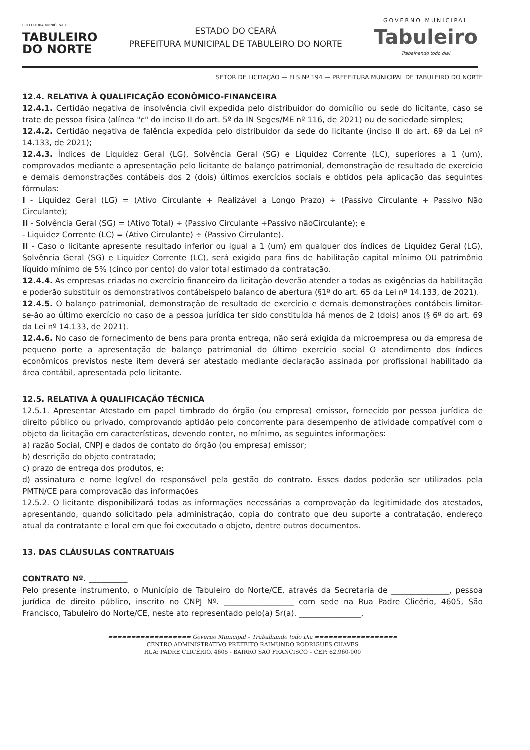PREFEITURA MUNICIPAL DE
TABULEIRO
DO NORTE
ESTADO DO CEARÁ
PREFEITURA MUNICIPAL DE TABULEIRO DO NORTE
GOVERNO MUNICIPAL
Tabuleiro
Trabalhando todo dia!
SETOR DE LICITAÇÃO — FLS Nº 194 — PREFEITURA MUNICIPAL DE TABULEIRO DO NORTE
12.4. RELATIVA À QUALIFICAÇÃO ECONÔMICO-FINANCEIRA
12.4.1. Certidão negativa de insolvência civil expedida pelo distribuidor do domicílio ou sede do licitante, caso se trate de pessoa física (alínea "c" do inciso II do art. 5º da IN Seges/ME nº 116, de 2021) ou de sociedade simples;
12.4.2. Certidão negativa de falência expedida pelo distribuidor da sede do licitante (inciso II do art. 69 da Lei nº 14.133, de 2021);
12.4.3. Índices de Liquidez Geral (LG), Solvência Geral (SG) e Liquidez Corrente (LC), superiores a 1 (um), comprovados mediante a apresentação pelo licitante de balanço patrimonial, demonstração de resultado de exercício e demais demonstrações contábeis dos 2 (dois) últimos exercícios sociais e obtidos pela aplicação das seguintes fórmulas:
I - Liquidez Geral (LG) = (Ativo Circulante + Realizável a Longo Prazo) ÷ (Passivo Circulante + Passivo Não Circulante);
II - Solvência Geral (SG) = (Ativo Total) ÷ (Passivo Circulante +Passivo nãoCirculante); e
- Liquidez Corrente (LC) = (Ativo Circulante) ÷ (Passivo Circulante).
II - Caso o licitante apresente resultado inferior ou igual a 1 (um) em qualquer dos índices de Liquidez Geral (LG), Solvência Geral (SG) e Liquidez Corrente (LC), será exigido para fins de habilitação capital mínimo OU patrimônio líquido mínimo de 5% (cinco por cento) do valor total estimado da contratação.
12.4.4. As empresas criadas no exercício financeiro da licitação deverão atender a todas as exigências da habilitação e poderão substituir os demonstrativos contábeispelo balanço de abertura (§1º do art. 65 da Lei nº 14.133, de 2021).
12.4.5. O balanço patrimonial, demonstração de resultado de exercício e demais demonstrações contábeis limitar-se-ão ao último exercício no caso de a pessoa jurídica ter sido constituída há menos de 2 (dois) anos (§ 6º do art. 69 da Lei nº 14.133, de 2021).
12.4.6. No caso de fornecimento de bens para pronta entrega, não será exigida da microempresa ou da empresa de pequeno porte a apresentação de balanço patrimonial do último exercício social O atendimento dos índices econômicos previstos neste item deverá ser atestado mediante declaração assinada por profissional habilitado da área contábil, apresentada pelo licitante.
12.5. RELATIVA À QUALIFICAÇÃO TÉCNICA
12.5.1. Apresentar Atestado em papel timbrado do órgão (ou empresa) emissor, fornecido por pessoa jurídica de direito público ou privado, comprovando aptidão pelo concorrente para desempenho de atividade compatível com o objeto da licitação em características, devendo conter, no mínimo, as seguintes informações:
a) razão Social, CNPJ e dados de contato do órgão (ou empresa) emissor;
b) descrição do objeto contratado;
c) prazo de entrega dos produtos, e;
d) assinatura e nome legível do responsável pela gestão do contrato. Esses dados poderão ser utilizados pela PMTN/CE para comprovação das informações
12.5.2. O licitante disponibilizará todas as informações necessárias a comprovação da legitimidade dos atestados, apresentando, quando solicitado pela administração, copia do contrato que deu suporte a contratação, endereço atual da contratante e local em que foi executado o objeto, dentre outros documentos.
13. DAS CLÁUSULAS CONTRATUAIS
CONTRATO Nº. __________
Pelo presente instrumento, o Município de Tabuleiro do Norte/CE, através da Secretaria de _______________, pessoa jurídica de direito público, inscrito no CNPJ Nº. __________________ com sede na Rua Padre Clicério, 4605, São Francisco, Tabuleiro do Norte/CE, neste ato representado pelo(a) Sr(a). ________________,
================== Governo Municipal – Trabalhando todo Dia ==================
CENTRO ADMINISTRATIVO PREFEITO RAIMUNDO RODRIGUES CHAVES
RUA: PADRE CLICÉRIO, 4605 - BAIRRO SÃO FRANCISCO – CEP: 62.960-000